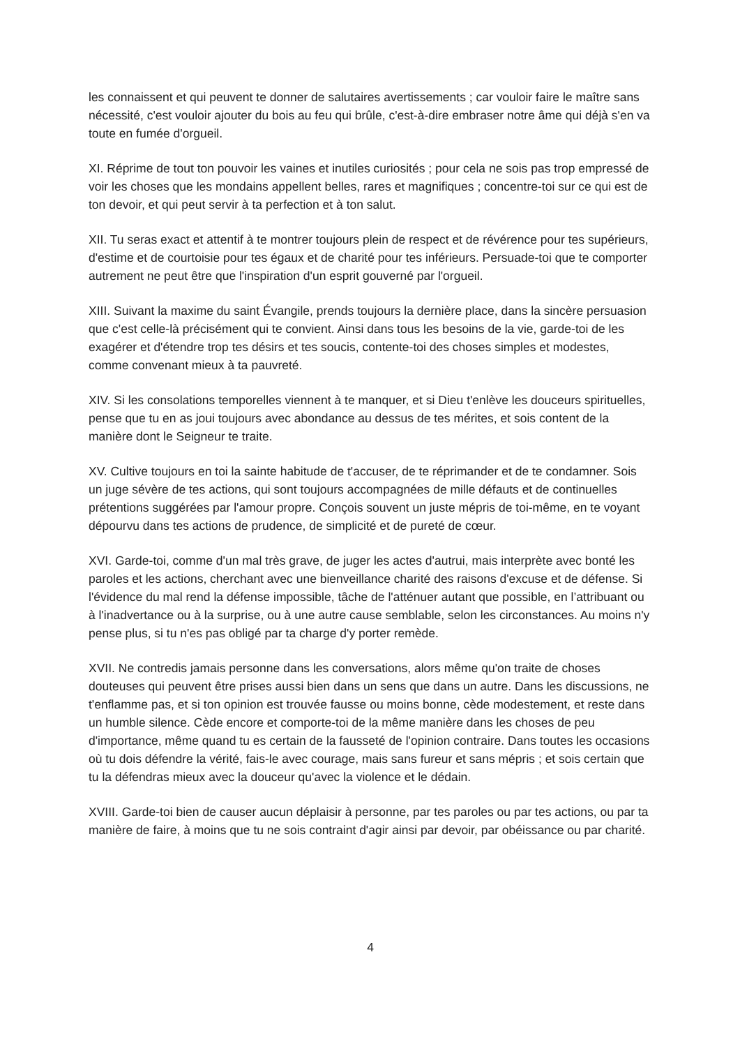les connaissent et qui peuvent te donner de salutaires avertissements ; car vouloir faire le maître sans nécessité, c'est vouloir ajouter du bois au feu qui brûle, c'est-à-dire embraser notre âme qui déjà s'en va toute en fumée d'orgueil.
XI. Réprime de tout ton pouvoir les vaines et inutiles curiosités ; pour cela ne sois pas trop empressé de voir les choses que les mondains appellent belles, rares et magnifiques ; concentre-toi sur ce qui est de ton devoir, et qui peut servir à ta perfection et à ton salut.
XII. Tu seras exact et attentif à te montrer toujours plein de respect et de révérence pour tes supérieurs, d'estime et de courtoisie pour tes égaux et de charité pour tes inférieurs. Persuade-toi que te comporter autrement ne peut être que l'inspiration d'un esprit gouverné par l'orgueil.
XIII. Suivant la maxime du saint Évangile, prends toujours la dernière place, dans la sincère persuasion que c'est celle-là précisément qui te convient. Ainsi dans tous les besoins de la vie, garde-toi de les exagérer et d'étendre trop tes désirs et tes soucis, contente-toi des choses simples et modestes, comme convenant mieux à ta pauvreté.
XIV. Si les consolations temporelles viennent à te manquer, et si Dieu t'enlève les douceurs spirituelles, pense que tu en as joui toujours avec abondance au dessus de tes mérites, et sois content de la manière dont le Seigneur te traite.
XV. Cultive toujours en toi la sainte habitude de t'accuser, de te réprimander et de te condamner. Sois un juge sévère de tes actions, qui sont toujours accompagnées de mille défauts et de continuelles prétentions suggérées par l'amour propre. Conçois souvent un juste mépris de toi-même, en te voyant dépourvu dans tes actions de prudence, de simplicité et de pureté de cœur.
XVI. Garde-toi, comme d'un mal très grave, de juger les actes d'autrui, mais interprète avec bonté les paroles et les actions, cherchant avec une bienveillance charité des raisons d'excuse et de défense. Si l'évidence du mal rend la défense impossible, tâche de l'atténuer autant que possible, en l’attribuant ou à l'inadvertance ou à la surprise, ou à une autre cause semblable, selon les circonstances. Au moins n'y pense plus, si tu n'es pas obligé par ta charge d'y porter remède.
XVII. Ne contredis jamais personne dans les conversations, alors même qu'on traite de choses douteuses qui peuvent être prises aussi bien dans un sens que dans un autre. Dans les discussions, ne t'enflamme pas, et si ton opinion est trouvée fausse ou moins bonne, cède modestement, et reste dans un humble silence. Cède encore et comporte-toi de la même manière dans les choses de peu d'importance, même quand tu es certain de la fausseté de l'opinion contraire. Dans toutes les occasions où tu dois défendre la vérité, fais-le avec courage, mais sans fureur et sans mépris ; et sois certain que tu la défendras mieux avec la douceur qu'avec la violence et le dédain.
XVIII. Garde-toi bien de causer aucun déplaisir à personne, par tes paroles ou par tes actions, ou par ta manière de faire, à moins que tu ne sois contraint d'agir ainsi par devoir, par obéissance ou par charité.
4